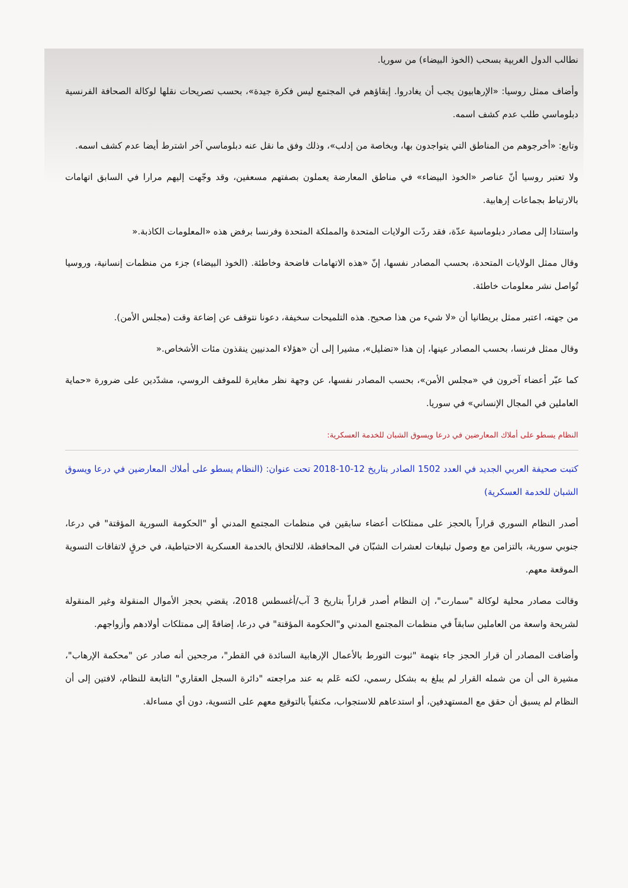نطالب الدول الغربية بسحب (الخوذ البيضاء) من سوريا.
وأضاف ممثل روسيا: «الإرهابيون يجب أن يغادروا. إبقاؤهم في المجتمع ليس فكرة جيدة»، بحسب تصريحات نقلها لوكالة الصحافة الفرنسية دبلوماسي طلب عدم كشف اسمه.
وتابع: «أخرجوهم من المناطق التي يتواجدون بها، وبخاصة من إدلب»، وذلك وفق ما نقل عنه دبلوماسي آخر اشترط أيضا عدم كشف اسمه.
ولا تعتبر روسيا أنّ عناصر «الخوذ البيضاء» في مناطق المعارضة يعملون بصفتهم مسعفين، وقد وجّهت إليهم مرارا في السابق اتهامات بالارتباط بجماعات إرهابية.
واستنادا إلى مصادر دبلوماسية عدّة، فقد ردّت الولايات المتحدة والمملكة المتحدة وفرنسا برفض هذه «المعلومات الكاذبة.«
وقال ممثل الولايات المتحدة، بحسب المصادر نفسها، إنّ «هذه الاتهامات فاضحة وخاطئة. (الخوذ البيضاء) جزء من منظمات إنسانية، وروسيا تُواصل نشر معلومات خاطئة.
من جهته، اعتبر ممثل بريطانيا أن «لا شيء من هذا صحيح. هذه التلميحات سخيفة، دعونا نتوقف عن إضاعة وقت (مجلس الأمن).
وقال ممثل فرنسا، بحسب المصادر عينها، إن هذا «تضليل»، مشيرا إلى أن «هؤلاء المدنيين ينقذون مئات الأشخاص.«
كما عبّر أعضاء آخرون في «مجلس الأمن»، بحسب المصادر نفسها، عن وجهة نظر مغايرة للموقف الروسي، مشدّدين على ضرورة «حماية العاملين في المجال الإنساني» في سوريا.
النظام يسطو على أملاك المعارضين في درعا ويسوق الشبان للخدمة العسكرية:
كتبت صحيفة العربي الجديد في العدد 1502 الصادر بتاريخ 12-10-2018 تحت عنوان: (النظام يسطو على أملاك المعارضين في درعا ويسوق الشبان للخدمة العسكرية)
أصدر النظام السوري قراراً بالحجز على ممتلكات أعضاء سابقين في منظمات المجتمع المدني أو "الحكومة السورية المؤقتة" في درعا، جنوبي سورية، بالتزامن مع وصول تبليغات لعشرات الشبّان في المحافظة، للالتحاق بالخدمة العسكرية الاحتياطية، في خرقٍ لاتفاقات التسوية الموقعة معهم.
وقالت مصادر محلية لوكالة "سمارت"، إن النظام أصدر قراراً بتاريخ 3 آب/أغسطس 2018، يقضي بحجز الأموال المنقولة وغير المنقولة لشريحة واسعة من العاملين سابقاً في منظمات المجتمع المدني و"الحكومة المؤقتة" في درعا، إضافةً إلى ممتلكات أولادهم وأزواجهم.
وأضافت المصادر أن قرار الحجز جاء بتهمة "ثبوت التورط بالأعمال الإرهابية السائدة في القطر"، مرجحين أنه صادر عن "محكمة الإرهاب"، مشيرة الى أن من شمله القرار لم يبلغ به بشكل رسمي، لكنه عَلم به عند مراجعته "دائرة السجل العقاري" التابعة للنظام، لافتين إلى أن النظام لم يسبق أن حقق مع المستهدفين، أو استدعاهم للاستجواب، مكتفياً بالتوقيع معهم على التسوية، دون أي مساءلة.